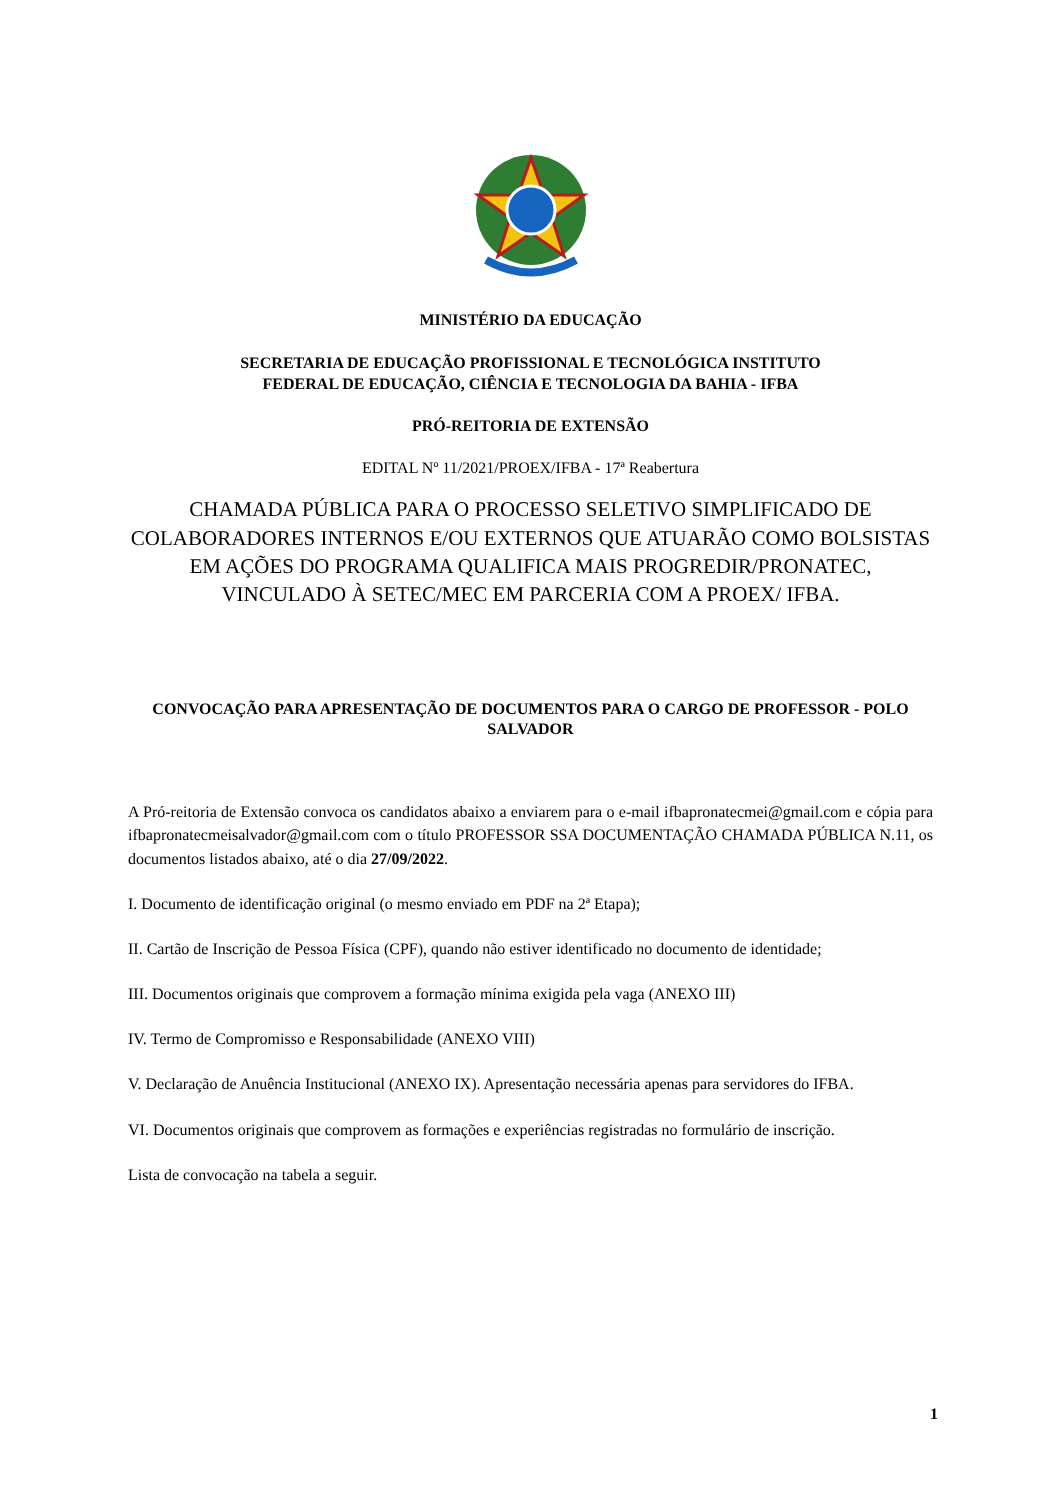MINISTÉRIO DA EDUCAÇÃO
SECRETARIA DE EDUCAÇÃO PROFISSIONAL E TECNOLÓGICA INSTITUTO
FEDERAL DE EDUCAÇÃO, CIÊNCIA E TECNOLOGIA DA BAHIA - IFBA
PRÓ-REITORIA DE EXTENSÃO
EDITAL Nº 11/2021/PROEX/IFBA - 17ª Reabertura
CHAMADA PÚBLICA PARA O PROCESSO SELETIVO SIMPLIFICADO DE COLABORADORES INTERNOS E/OU EXTERNOS QUE ATUARÃO COMO BOLSISTAS EM AÇÕES DO PROGRAMA QUALIFICA MAIS PROGREDIR/PRONATEC, VINCULADO À SETEC/MEC EM PARCERIA COM A PROEX/ IFBA.
CONVOCAÇÃO PARA APRESENTAÇÃO DE DOCUMENTOS PARA O CARGO DE PROFESSOR - POLO SALVADOR
A Pró-reitoria de Extensão convoca os candidatos abaixo a enviarem para o e-mail ifbapronatecmei@gmail.com e cópia para ifbapronatecmeisalvador@gmail.com com o título PROFESSOR SSA DOCUMENTAÇÃO CHAMADA PÚBLICA N.11, os documentos listados abaixo, até o dia 27/09/2022.
I. Documento de identificação original (o mesmo enviado em PDF na 2ª Etapa);
II. Cartão de Inscrição de Pessoa Física (CPF), quando não estiver identificado no documento de identidade;
III. Documentos originais que comprovem a formação mínima exigida pela vaga (ANEXO III)
IV. Termo de Compromisso e Responsabilidade (ANEXO VIII)
V. Declaração de Anuência Institucional (ANEXO IX). Apresentação necessária apenas para servidores do IFBA.
VI. Documentos originais que comprovem as formações e experiências registradas no formulário de inscrição.
Lista de convocação na tabela a seguir.
1